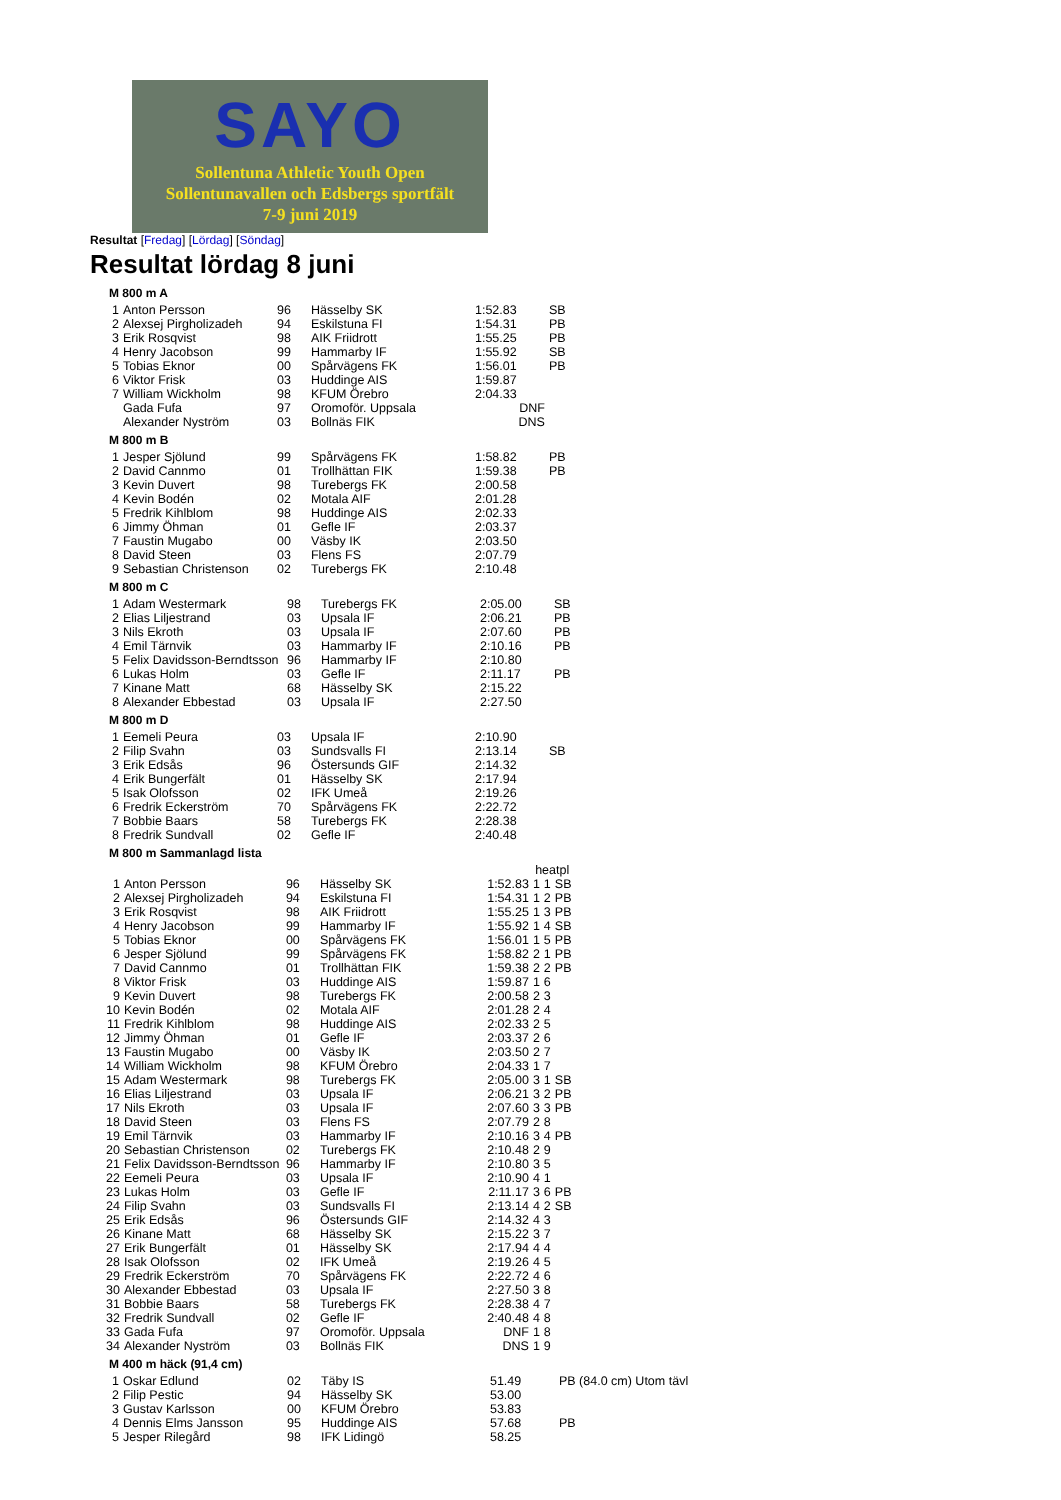SAYO
Sollentuna Athletic Youth Open
Sollentunavallen och Edsbergs sportfält
7-9 juni 2019
Resultat [Fredag] [Lördag] [Söndag]
Resultat lördag 8 juni
M 800 m A
| 1 | Anton Persson | 96 | Hässelby SK | 1:52.83 | SB |
| 2 | Alexsej Pirgholizadeh | 94 | Eskilstuna FI | 1:54.31 | PB |
| 3 | Erik Rosqvist | 98 | AIK Friidrott | 1:55.25 | PB |
| 4 | Henry Jacobson | 99 | Hammarby IF | 1:55.92 | SB |
| 5 | Tobias Eknor | 00 | Spårvägens FK | 1:56.01 | PB |
| 6 | Viktor Frisk | 03 | Huddinge AIS | 1:59.87 | |
| 7 | William Wickholm | 98 | KFUM Örebro | 2:04.33 | |
| | Gada Fufa | 97 | Oromoför. Uppsala | DNF | |
| | Alexander Nyström | 03 | Bollnäs FIK | DNS | |
M 800 m B
| 1 | Jesper Sjölund | 99 | Spårvägens FK | 1:58.82 | PB |
| 2 | David Cannmo | 01 | Trollhättan FIK | 1:59.38 | PB |
| 3 | Kevin Duvert | 98 | Turebergs FK | 2:00.58 | |
| 4 | Kevin Bodén | 02 | Motala AIF | 2:01.28 | |
| 5 | Fredrik Kihlblom | 98 | Huddinge AIS | 2:02.33 | |
| 6 | Jimmy Öhman | 01 | Gefle IF | 2:03.37 | |
| 7 | Faustin Mugabo | 00 | Väsby IK | 2:03.50 | |
| 8 | David Steen | 03 | Flens FS | 2:07.79 | |
| 9 | Sebastian Christenson | 02 | Turebergs FK | 2:10.48 | |
M 800 m C
| 1 | Adam Westermark | 98 | Turebergs FK | 2:05.00 | SB |
| 2 | Elias Liljestrand | 03 | Upsala IF | 2:06.21 | PB |
| 3 | Nils Ekroth | 03 | Upsala IF | 2:07.60 | PB |
| 4 | Emil Tärnvik | 03 | Hammarby IF | 2:10.16 | PB |
| 5 | Felix Davidsson-Berndtsson | 96 | Hammarby IF | 2:10.80 | |
| 6 | Lukas Holm | 03 | Gefle IF | 2:11.17 | PB |
| 7 | Kinane Matt | 68 | Hässelby SK | 2:15.22 | |
| 8 | Alexander Ebbestad | 03 | Upsala IF | 2:27.50 | |
M 800 m D
| 1 | Eemeli Peura | 03 | Upsala IF | 2:10.90 | |
| 2 | Filip Svahn | 03 | Sundsvalls FI | 2:13.14 | SB |
| 3 | Erik Edsås | 96 | Östersunds GIF | 2:14.32 | |
| 4 | Erik Bungerfält | 01 | Hässelby SK | 2:17.94 | |
| 5 | Isak Olofsson | 02 | IFK Umeå | 2:19.26 | |
| 6 | Fredrik Eckerström | 70 | Spårvägens FK | 2:22.72 | |
| 7 | Bobbie Baars | 58 | Turebergs FK | 2:28.38 | |
| 8 | Fredrik Sundvall | 02 | Gefle IF | 2:40.48 | |
M 800 m Sammanlagd lista
| | | | | | heatpl | | |
| 1 | Anton Persson | 96 | Hässelby SK | 1:52.83 | 1 | 1 | SB |
| 2 | Alexsej Pirgholizadeh | 94 | Eskilstuna FI | 1:54.31 | 1 | 2 | PB |
| 3 | Erik Rosqvist | 98 | AIK Friidrott | 1:55.25 | 1 | 3 | PB |
| 4 | Henry Jacobson | 99 | Hammarby IF | 1:55.92 | 1 | 4 | SB |
| 5 | Tobias Eknor | 00 | Spårvägens FK | 1:56.01 | 1 | 5 | PB |
| 6 | Jesper Sjölund | 99 | Spårvägens FK | 1:58.82 | 2 | 1 | PB |
| 7 | David Cannmo | 01 | Trollhättan FIK | 1:59.38 | 2 | 2 | PB |
| 8 | Viktor Frisk | 03 | Huddinge AIS | 1:59.87 | 1 | 6 | |
| 9 | Kevin Duvert | 98 | Turebergs FK | 2:00.58 | 2 | 3 | |
| 10 | Kevin Bodén | 02 | Motala AIF | 2:01.28 | 2 | 4 | |
| 11 | Fredrik Kihlblom | 98 | Huddinge AIS | 2:02.33 | 2 | 5 | |
| 12 | Jimmy Öhman | 01 | Gefle IF | 2:03.37 | 2 | 6 | |
| 13 | Faustin Mugabo | 00 | Väsby IK | 2:03.50 | 2 | 7 | |
| 14 | William Wickholm | 98 | KFUM Örebro | 2:04.33 | 1 | 7 | |
| 15 | Adam Westermark | 98 | Turebergs FK | 2:05.00 | 3 | 1 | SB |
| 16 | Elias Liljestrand | 03 | Upsala IF | 2:06.21 | 3 | 2 | PB |
| 17 | Nils Ekroth | 03 | Upsala IF | 2:07.60 | 3 | 3 | PB |
| 18 | David Steen | 03 | Flens FS | 2:07.79 | 2 | 8 | |
| 19 | Emil Tärnvik | 03 | Hammarby IF | 2:10.16 | 3 | 4 | PB |
| 20 | Sebastian Christenson | 02 | Turebergs FK | 2:10.48 | 2 | 9 | |
| 21 | Felix Davidsson-Berndtsson | 96 | Hammarby IF | 2:10.80 | 3 | 5 | |
| 22 | Eemeli Peura | 03 | Upsala IF | 2:10.90 | 4 | 1 | |
| 23 | Lukas Holm | 03 | Gefle IF | 2:11.17 | 3 | 6 | PB |
| 24 | Filip Svahn | 03 | Sundsvalls FI | 2:13.14 | 4 | 2 | SB |
| 25 | Erik Edsås | 96 | Östersunds GIF | 2:14.32 | 4 | 3 | |
| 26 | Kinane Matt | 68 | Hässelby SK | 2:15.22 | 3 | 7 | |
| 27 | Erik Bungerfält | 01 | Hässelby SK | 2:17.94 | 4 | 4 | |
| 28 | Isak Olofsson | 02 | IFK Umeå | 2:19.26 | 4 | 5 | |
| 29 | Fredrik Eckerström | 70 | Spårvägens FK | 2:22.72 | 4 | 6 | |
| 30 | Alexander Ebbestad | 03 | Upsala IF | 2:27.50 | 3 | 8 | |
| 31 | Bobbie Baars | 58 | Turebergs FK | 2:28.38 | 4 | 7 | |
| 32 | Fredrik Sundvall | 02 | Gefle IF | 2:40.48 | 4 | 8 | |
| 33 | Gada Fufa | 97 | Oromoför. Uppsala | DNF | 1 | 8 | |
| 34 | Alexander Nyström | 03 | Bollnäs FIK | DNS | 1 | 9 | |
M 400 m häck (91,4 cm)
| 1 | Oskar Edlund | 02 | Täby IS | 51.49 | PB (84.0 cm) Utom tävl |
| 2 | Filip Pestic | 94 | Hässelby SK | 53.00 | |
| 3 | Gustav Karlsson | 00 | KFUM Örebro | 53.83 | |
| 4 | Dennis Elms Jansson | 95 | Huddinge AIS | 57.68 | PB |
| 5 | Jesper Rilegård | 98 | IFK Lidingö | 58.25 | |